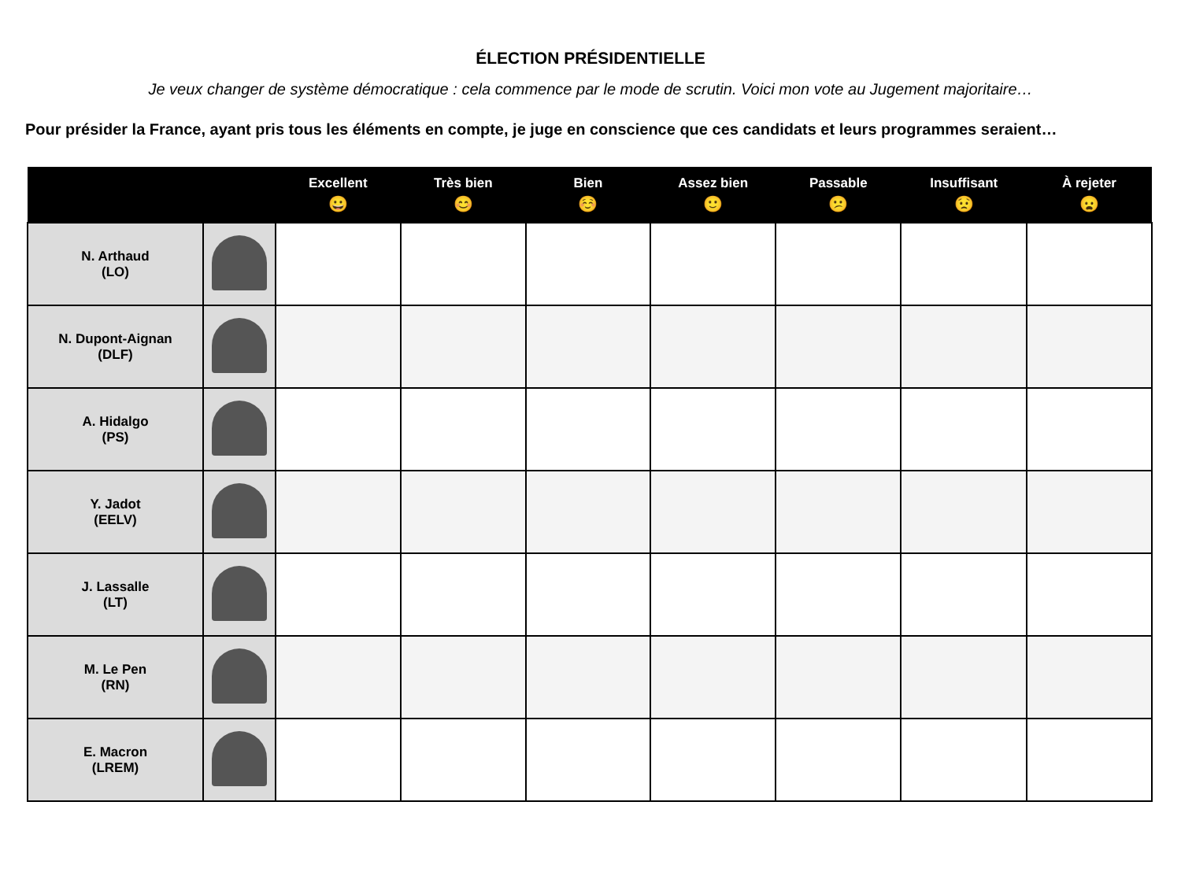ÉLECTION PRÉSIDENTIELLE
Je veux changer de système démocratique : cela commence par le mode de scrutin. Voici mon vote au Jugement majoritaire…
Pour présider la France, ayant pris tous les éléments en compte, je juge en conscience que ces candidats et leurs programmes seraient…
| | | Excellent 😀 | Très bien 😊 | Bien ☺️ | Assez bien 🙂 | Passable 😕 | Insuffisant 😟 | À rejeter 😦 |
| --- | --- | --- | --- | --- | --- | --- | --- | --- |
| N. Arthaud (LO) | | | | | | | | |
| N. Dupont-Aignan (DLF) | | | | | | | | |
| A. Hidalgo (PS) | | | | | | | | |
| Y. Jadot (EELV) | | | | | | | | |
| J. Lassalle (LT) | | | | | | | | |
| M. Le Pen (RN) | | | | | | | | |
| E. Macron (LREM) | | | | | | | | |